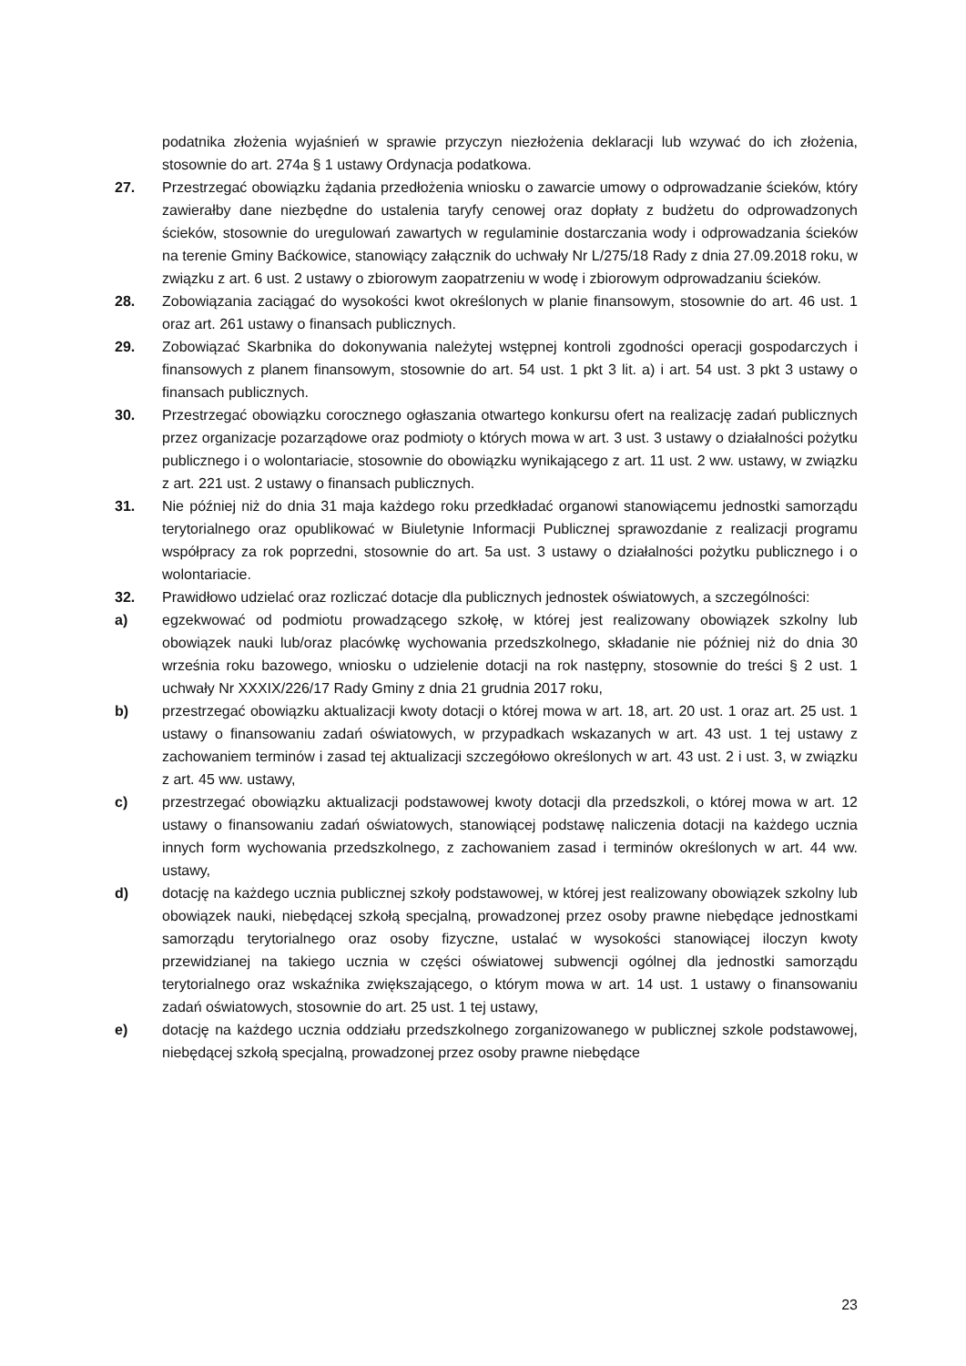podatnika złożenia wyjaśnień w sprawie przyczyn niezłożenia deklaracji lub wzywać do ich złożenia, stosownie do art. 274a § 1 ustawy Ordynacja podatkowa.
27. Przestrzegać obowiązku żądania przedłożenia wniosku o zawarcie umowy o odprowadzanie ścieków, który zawierałby dane niezbędne do ustalenia taryfy cenowej oraz dopłaty z budżetu do odprowadzonych ścieków, stosownie do uregulowań zawartych w regulaminie dostarczania wody i odprowadzania ścieków na terenie Gminy Baćkowice, stanowiący załącznik do uchwały Nr L/275/18 Rady z dnia 27.09.2018 roku, w związku z art. 6 ust. 2 ustawy o zbiorowym zaopatrzeniu w wodę i zbiorowym odprowadzaniu ścieków.
28. Zobowiązania zaciągać do wysokości kwot określonych w planie finansowym, stosownie do art. 46 ust. 1 oraz art. 261 ustawy o finansach publicznych.
29. Zobowiązać Skarbnika do dokonywania należytej wstępnej kontroli zgodności operacji gospodarczych i finansowych z planem finansowym, stosownie do art. 54 ust. 1 pkt 3 lit. a) i art. 54 ust. 3 pkt 3 ustawy o finansach publicznych.
30. Przestrzegać obowiązku corocznego ogłaszania otwartego konkursu ofert na realizację zadań publicznych przez organizacje pozarządowe oraz podmioty o których mowa w art. 3 ust. 3 ustawy o działalności pożytku publicznego i o wolontariacie, stosownie do obowiązku wynikającego z art. 11 ust. 2 ww. ustawy, w związku z art. 221 ust. 2 ustawy o finansach publicznych.
31. Nie później niż do dnia 31 maja każdego roku przedkładać organowi stanowiącemu jednostki samorządu terytorialnego oraz opublikować w Biuletynie Informacji Publicznej sprawozdanie z realizacji programu współpracy za rok poprzedni, stosownie do art. 5a ust. 3 ustawy o działalności pożytku publicznego i o wolontariacie.
32. Prawidłowo udzielać oraz rozliczać dotacje dla publicznych jednostek oświatowych, a szczególności:
a) egzekwować od podmiotu prowadzącego szkołę, w której jest realizowany obowiązek szkolny lub obowiązek nauki lub/oraz placówkę wychowania przedszkolnego, składanie nie później niż do dnia 30 września roku bazowego, wniosku o udzielenie dotacji na rok następny, stosownie do treści § 2 ust. 1 uchwały Nr XXXIX/226/17 Rady Gminy z dnia 21 grudnia 2017 roku,
b) przestrzegać obowiązku aktualizacji kwoty dotacji o której mowa w art. 18, art. 20 ust. 1 oraz art. 25 ust. 1 ustawy o finansowaniu zadań oświatowych, w przypadkach wskazanych w art. 43 ust. 1 tej ustawy z zachowaniem terminów i zasad tej aktualizacji szczegółowo określonych w art. 43 ust. 2 i ust. 3, w związku z art. 45 ww. ustawy,
c) przestrzegać obowiązku aktualizacji podstawowej kwoty dotacji dla przedszkoli, o której mowa w art. 12 ustawy o finansowaniu zadań oświatowych, stanowiącej podstawę naliczenia dotacji na każdego ucznia innych form wychowania przedszkolnego, z zachowaniem zasad i terminów określonych w art. 44 ww. ustawy,
d) dotację na każdego ucznia publicznej szkoły podstawowej, w której jest realizowany obowiązek szkolny lub obowiązek nauki, niebędącej szkołą specjalną, prowadzonej przez osoby prawne niebędące jednostkami samorządu terytorialnego oraz osoby fizyczne, ustalać w wysokości stanowiącej iloczyn kwoty przewidzianej na takiego ucznia w części oświatowej subwencji ogólnej dla jednostki samorządu terytorialnego oraz wskaźnika zwiększającego, o którym mowa w art. 14 ust. 1 ustawy o finansowaniu zadań oświatowych, stosownie do art. 25 ust. 1 tej ustawy,
e) dotację na każdego ucznia oddziału przedszkolnego zorganizowanego w publicznej szkole podstawowej, niebędącej szkołą specjalną, prowadzonej przez osoby prawne niebędące
23